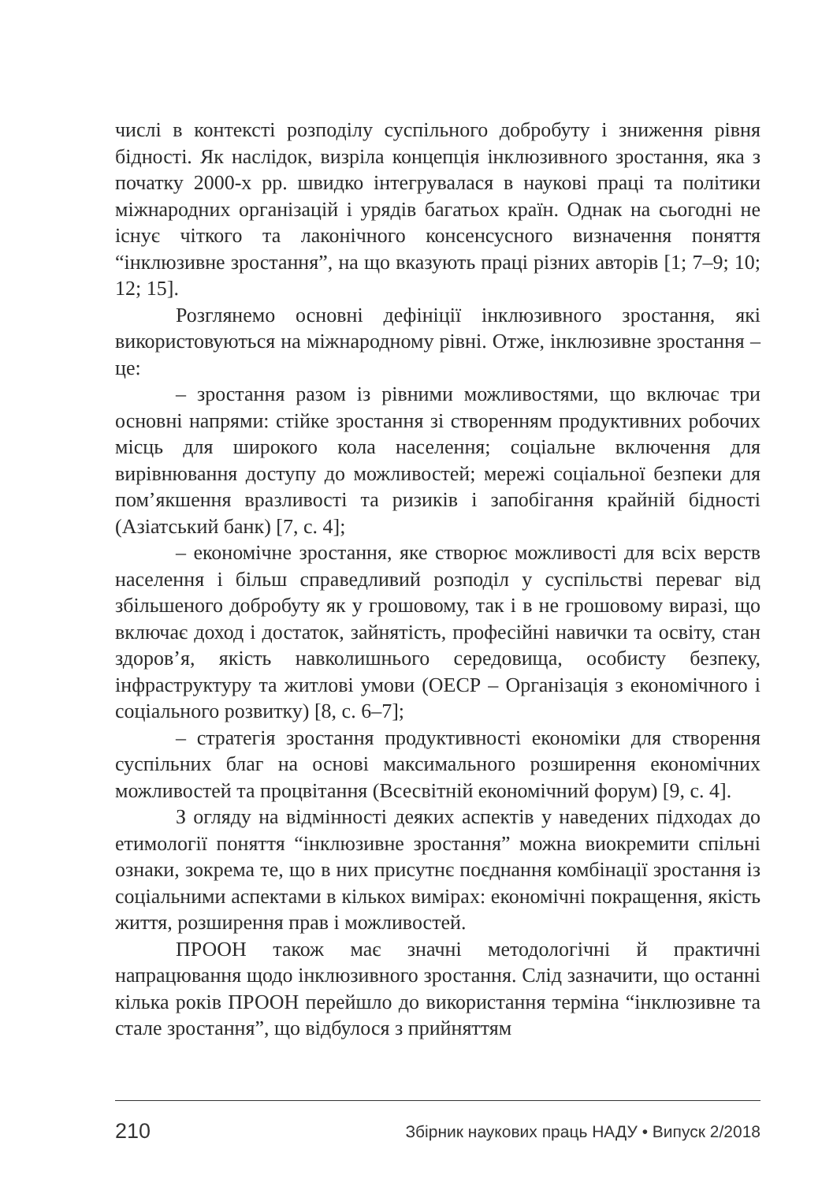числі в контексті розподілу суспільного добробуту і зниження рівня бідності. Як наслідок, визріла концепція інклюзивного зростання, яка з початку 2000-х рр. швидко інтегрувалася в наукові праці та політики міжнародних організацій і урядів багатьох країн. Однак на сьогодні не існує чіткого та лаконічного консенсусного визначення поняття “інклюзивне зростання”, на що вказують праці різних авторів [1; 7–9; 10; 12; 15].
Розглянемо основні дефініції інклюзивного зростання, які використовуються на міжнародному рівні. Отже, інклюзивне зростання – це:
– зростання разом із рівними можливостями, що включає три основні напрями: стійке зростання зі створенням продуктивних робочих місць для широкого кола населення; соціальне включення для вирівнювання доступу до можливостей; мережі соціальної безпеки для пом’якшення вразливості та ризиків і запобігання крайній бідності (Азіатський банк) [7, с. 4];
– економічне зростання, яке створює можливості для всіх верств населення і більш справедливий розподіл у суспільстві переваг від збільшеного добробуту як у грошовому, так і в не грошовому виразі, що включає доход і достаток, зайнятість, професійні навички та освіту, стан здоров’я, якість навколишнього середовища, особисту безпеку, інфраструктуру та житлові умови (ОЕСР – Організація з економічного і соціального розвитку) [8, с. 6–7];
– стратегія зростання продуктивності економіки для створення суспільних благ на основі максимального розширення економічних можливостей та процвітання (Всесвітній економічний форум) [9, с. 4].
З огляду на відмінності деяких аспектів у наведених підходах до етимології поняття “інклюзивне зростання” можна виокремити спільні ознаки, зокрема те, що в них присутнє поєднання комбінації зростання із соціальними аспектами в кількох вимірах: економічні покращення, якість життя, розширення прав і можливостей.
ПРООН також має значні методологічні й практичні напрацювання щодо інклюзивного зростання. Слід зазначити, що останні кілька років ПРООН перейшло до використання терміна “інклюзивне та стале зростання”, що відбулося з прийняттям
210 Збірник наукових праць НАДУ • Випуск 2/2018